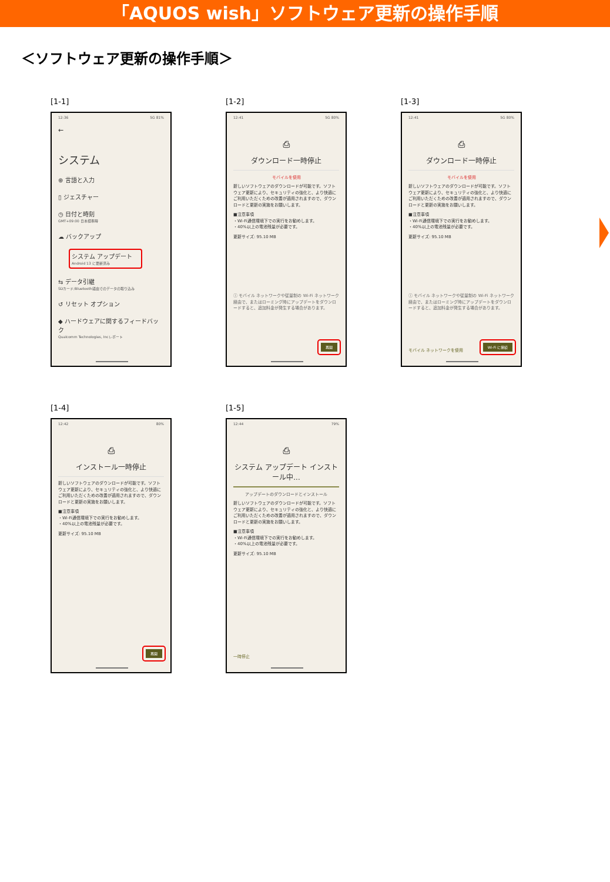「AQUOS wish」ソフトウェア更新の操作手順
＜ソフトウェア更新の操作手順＞
[1-1]
12:36 5G 81%
←
システム
⊕ 言語と入力
▯ ジェスチャー
◷ 日付と時刻
GMT+09:00 日本標準時
☁ バックアップ
システム アップデート
Android 13 に更新済み
⇆ データ引継
SDカード/Bluetooth経由でのデータの取り込み
↺ リセット オプション
◆ ハードウェアに関するフィードバック
Qualcomm Technologies, Incレポート
[1-2]
12:41 5G 80%
⎙
ダウンロード一時停止
モバイルを使用
新しいソフトウェアのダウンロードが可能です。ソフトウェア更新により、セキュリティの強化と、より快適にご利用いただくための改善が適用されますので、ダウンロードと更新の実施をお願いします。
■注意事項
・Wi-Fi通信環境下での実行をお勧めします。
・40%以上の電池残量が必要です。
更新サイズ: 95.10 MB
ⓘ モバイル ネットワークや従量制の Wi-Fi ネットワーク経由で、またはローミング時にアップデートをダウンロードすると、追加料金が発生する場合があります。
再開
[1-3]
12:41 5G 80%
⎙
ダウンロード一時停止
モバイルを使用
新しいソフトウェアのダウンロードが可能です。ソフトウェア更新により、セキュリティの強化と、より快適にご利用いただくための改善が適用されますので、ダウンロードと更新の実施をお願いします。
■注意事項
・Wi-Fi通信環境下での実行をお勧めします。
・40%以上の電池残量が必要です。
更新サイズ: 95.10 MB
ⓘ モバイル ネットワークや従量制の Wi-Fi ネットワーク経由で、またはローミング時にアップデートをダウンロードすると、追加料金が発生する場合があります。
モバイル ネットワークを使用 Wi-Fi に接続
[1-4]
12:42 80%
⎙
インストール一時停止
新しいソフトウェアのダウンロードが可能です。ソフトウェア更新により、セキュリティの強化と、より快適にご利用いただくための改善が適用されますので、ダウンロードと更新の実施をお願いします。
■注意事項
・Wi-Fi通信環境下での実行をお勧めします。
・40%以上の電池残量が必要です。
更新サイズ: 95.10 MB
再開
[1-5]
12:44 79%
⎙
システム アップデート インストール中...
アップデートのダウンロードとインストール
新しいソフトウェアのダウンロードが可能です。ソフトウェア更新により、セキュリティの強化と、より快適にご利用いただくための改善が適用されますので、ダウンロードと更新の実施をお願いします。
■注意事項
・Wi-Fi通信環境下での実行をお勧めします。
・40%以上の電池残量が必要です。
更新サイズ: 95.10 MB
一時停止